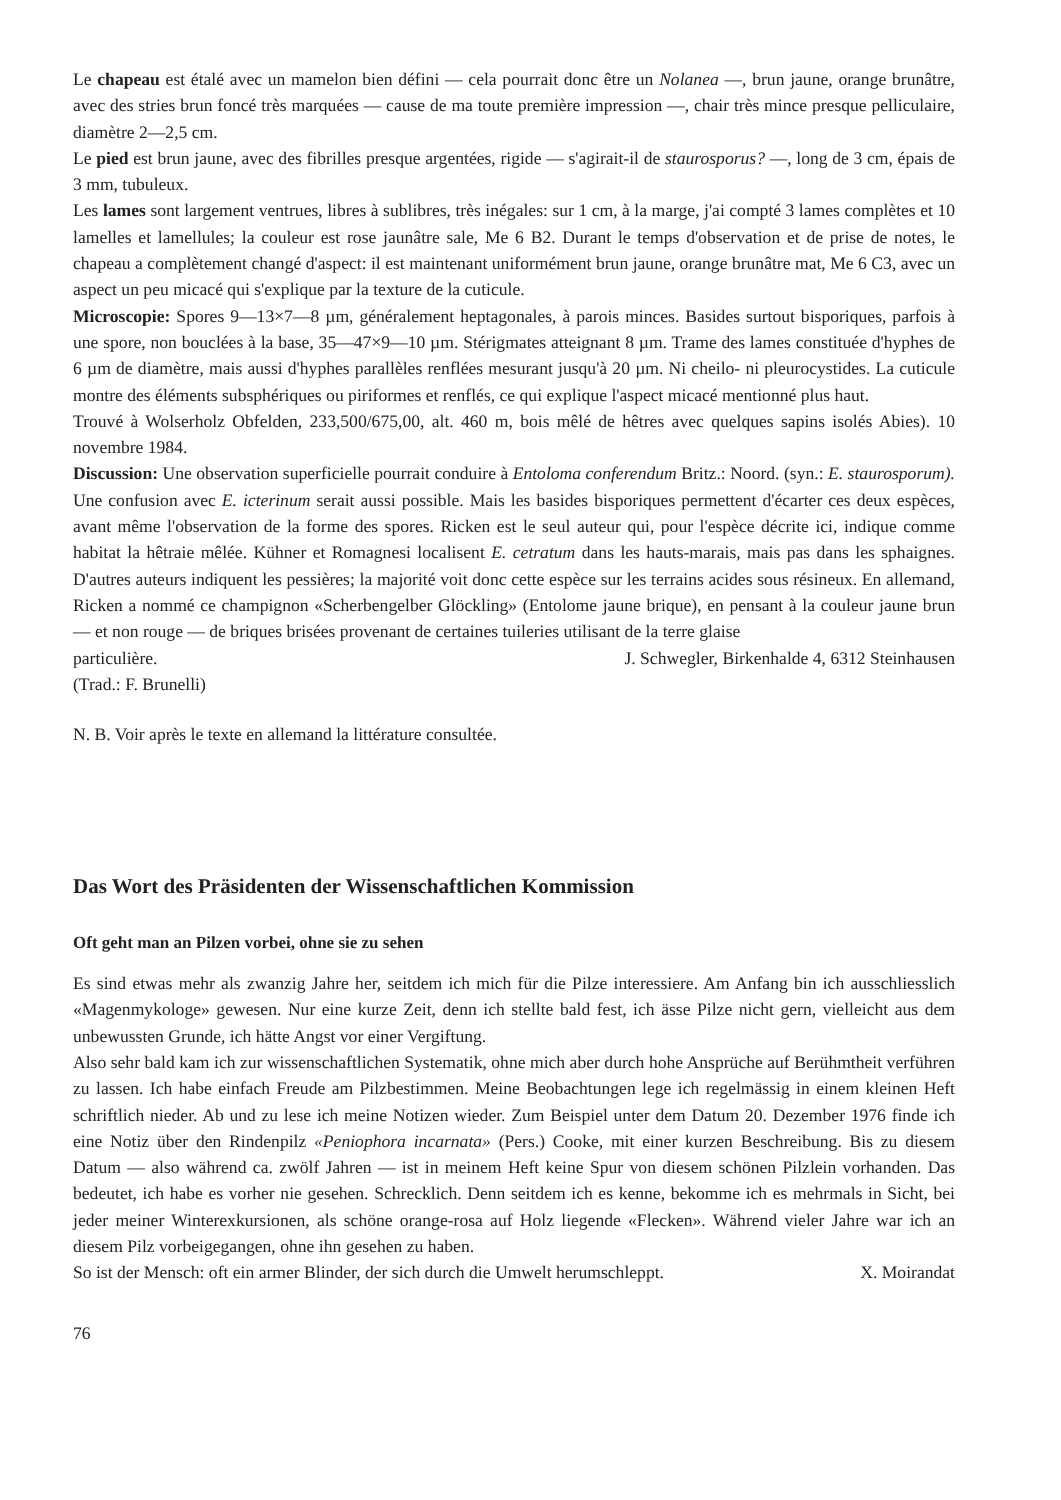Le chapeau est étalé avec un mamelon bien défini — cela pourrait donc être un Nolanea —, brun jaune, orange brunâtre, avec des stries brun foncé très marquées — cause de ma toute première impression —, chair très mince presque pelliculaire, diamètre 2—2,5 cm.
Le pied est brun jaune, avec des fibrilles presque argentées, rigide — s'agirait-il de staurosporus? —, long de 3 cm, épais de 3 mm, tubuleux.
Les lames sont largement ventrues, libres à sublibres, très inégales: sur 1 cm, à la marge, j'ai compté 3 lames complètes et 10 lamelles et lamellules; la couleur est rose jaunâtre sale, Me 6 B2. Durant le temps d'observation et de prise de notes, le chapeau a complètement changé d'aspect: il est maintenant uniformément brun jaune, orange brunâtre mat, Me 6 C3, avec un aspect un peu micacé qui s'explique par la texture de la cuticule.
Microscopie: Spores 9—13×7—8 µm, généralement heptagonales, à parois minces. Basides surtout bisporiques, parfois à une spore, non bouclées à la base, 35—47×9—10 µm. Stérigmates atteignant 8 µm. Trame des lames constituée d'hyphes de 6 µm de diamètre, mais aussi d'hyphes parallèles renflées mesurant jusqu'à 20 µm. Ni cheilo- ni pleurocystides. La cuticule montre des éléments subsphériques ou piriformes et renflés, ce qui explique l'aspect micacé mentionné plus haut.
Trouvé à Wolserholz Obfelden, 233,500/675,00, alt. 460 m, bois mêlé de hêtres avec quelques sapins isolés Abies). 10 novembre 1984.
Discussion: Une observation superficielle pourrait conduire à Entoloma conferendum Britz.: Noord. (syn.: E. staurosporum). Une confusion avec E. icterinum serait aussi possible. Mais les basides bisporiques permettent d'écarter ces deux espèces, avant même l'observation de la forme des spores. Ricken est le seul auteur qui, pour l'espèce décrite ici, indique comme habitat la hêtraie mêlée. Kühner et Romagnesi localisent E. cetratum dans les hauts-marais, mais pas dans les sphaignes. D'autres auteurs indiquent les pessières; la majorité voit donc cette espèce sur les terrains acides sous résineux. En allemand, Ricken a nommé ce champignon «Scherbengelber Glöckling» (Entolome jaune brique), en pensant à la couleur jaune brun — et non rouge — de briques brisées provenant de certaines tuileries utilisant de la terre glaise
particulière. J. Schwegler, Birkenhalde 4, 6312 Steinhausen
(Trad.: F. Brunelli)
N. B. Voir après le texte en allemand la littérature consultée.
Das Wort des Präsidenten der Wissenschaftlichen Kommission
Oft geht man an Pilzen vorbei, ohne sie zu sehen
Es sind etwas mehr als zwanzig Jahre her, seitdem ich mich für die Pilze interessiere. Am Anfang bin ich ausschliesslich «Magenmykologe» gewesen. Nur eine kurze Zeit, denn ich stellte bald fest, ich ässe Pilze nicht gern, vielleicht aus dem unbewussten Grunde, ich hätte Angst vor einer Vergiftung.
Also sehr bald kam ich zur wissenschaftlichen Systematik, ohne mich aber durch hohe Ansprüche auf Berühmtheit verführen zu lassen. Ich habe einfach Freude am Pilzbestimmen. Meine Beobachtungen lege ich regelmässig in einem kleinen Heft schriftlich nieder. Ab und zu lese ich meine Notizen wieder. Zum Beispiel unter dem Datum 20. Dezember 1976 finde ich eine Notiz über den Rindenpilz «Peniophora incarnata» (Pers.) Cooke, mit einer kurzen Beschreibung. Bis zu diesem Datum — also während ca. zwölf Jahren — ist in meinem Heft keine Spur von diesem schönen Pilzlein vorhanden. Das bedeutet, ich habe es vorher nie gesehen. Schrecklich. Denn seitdem ich es kenne, bekomme ich es mehrmals in Sicht, bei jeder meiner Winterexkursionen, als schöne orange-rosa auf Holz liegende «Flecken». Während vieler Jahre war ich an diesem Pilz vorbeigegangen, ohne ihn gesehen zu haben.
So ist der Mensch: oft ein armer Blinder, der sich durch die Umwelt herumschleppt. X. Moirandat
76